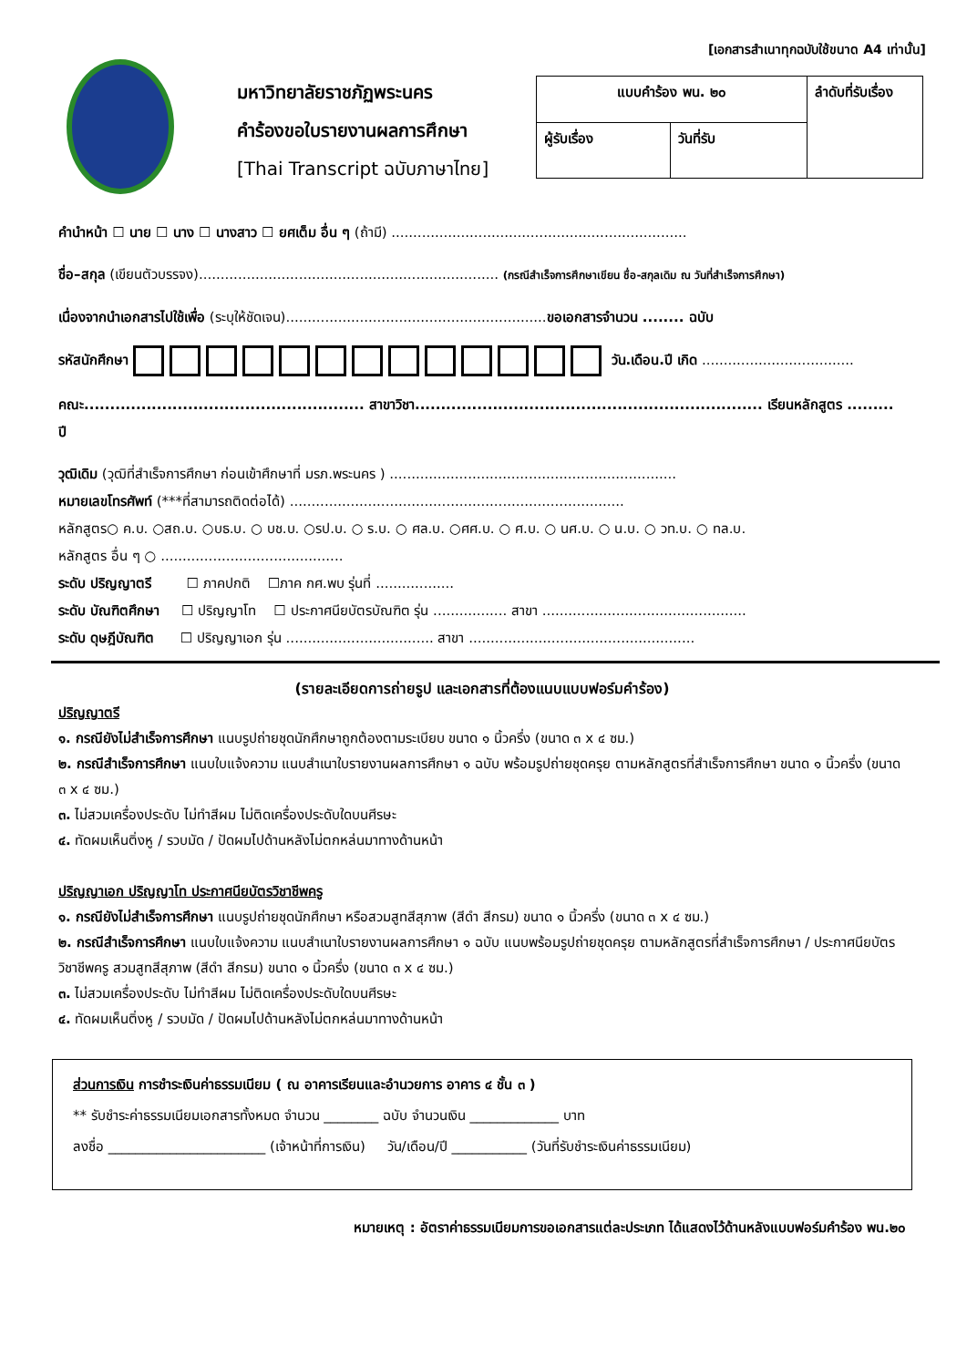[เอกสารสำเนาทุกฉบับใช้ขนาด A4 เท่านั้น]
มหาวิทยาลัยราชภัฏพระนคร
คำร้องขอใบรายงานผลการศึกษา
[Thai Transcript ฉบับภาษาไทย]
| แบบคำร้อง พน. ๒๐ | | ลำดับที่รับเรื่อง |
| ผู้รับเรื่อง | วันที่รับ | |
คำนำหน้า ☐ นาย ☐ นาง ☐ นางสาว ☐ ยศเต็ม อื่น ๆ (ถ้ามี) ....................................................................
ชื่อ–สกุล (เขียนตัวบรรจง)..................................................................... (กรณีสำเร็จการศึกษาเขียน ชื่อ-สกุลเดิม ณ วันที่สำเร็จการศึกษา)
เนื่องจากนำเอกสารไปใช้เพื่อ (ระบุให้ชัดเจน)............................................................ขอเอกสารจำนวน ........ ฉบับ
รหัสนักศึกษา วัน.เดือน.ปี เกิด ...................................
คณะ...................................................... สาขาวิชา................................................................... เรียนหลักสูตร ......... ปี
วุฒิเดิม (วุฒิที่สำเร็จการศึกษา ก่อนเข้าศึกษาที่ มรภ.พระนคร ) ..................................................................
หมายเลขโทรศัพท์ (***ที่สามารถติดต่อได้) .............................................................................
หลักสูตร○ ค.บ. ○สถ.บ. ○บธ.บ. ○ บช.บ. ○รป.บ. ○ ร.บ. ○ ศล.บ. ○ศศ.บ. ○ ศ.บ. ○ นศ.บ. ○ น.บ. ○ วท.บ. ○ ทล.บ.
หลักสูตร อื่น ๆ ○ ..........................................
ระดับ ปริญญาตรี ☐ ภาคปกติ ☐ภาค กศ.พบ รุ่นที่ ..................
ระดับ บัณฑิตศึกษา ☐ ปริญญาโท ☐ ประกาศนียบัตรบัณฑิต รุ่น ................. สาขา ...............................................
ระดับ ดุษฎีบัณฑิต ☐ ปริญญาเอก รุ่น .................................. สาขา ....................................................
(รายละเอียดการถ่ายรูป และเอกสารที่ต้องแนบแบบฟอร์มคำร้อง)
ปริญญาตรี
๑. กรณียังไม่สำเร็จการศึกษา แนบรูปถ่ายชุดนักศึกษาถูกต้องตามระเบียบ ขนาด ๑ นิ้วครึ่ง (ขนาด ๓ x ๔ ซม.)
๒. กรณีสำเร็จการศึกษา แนบใบแจ้งความ แนบสำเนาใบรายงานผลการศึกษา ๑ ฉบับ พร้อมรูปถ่ายชุดครุย ตามหลักสูตรที่สำเร็จการศึกษา ขนาด ๑ นิ้วครึ่ง (ขนาด ๓ x ๔ ซม.)
๓. ไม่สวมเครื่องประดับ ไม่ทำสีผม ไม่ติดเครื่องประดับใดบนศีรษะ
๔. ทัดผมเห็นติ่งหู / รวบมัด / ปัดผมไปด้านหลังไม่ตกหล่นมาทางด้านหน้า
ปริญญาเอก ปริญญาโท ประกาศนียบัตรวิชาชีพครู
๑. กรณียังไม่สำเร็จการศึกษา แนบรูปถ่ายชุดนักศึกษา หรือสวมสูทสีสุภาพ (สีดำ สีกรม) ขนาด ๑ นิ้วครึ่ง (ขนาด ๓ x ๔ ซม.)
๒. กรณีสำเร็จการศึกษา แนบใบแจ้งความ แนบสำเนาใบรายงานผลการศึกษา ๑ ฉบับ แนบพร้อมรูปถ่ายชุดครุย ตามหลักสูตรที่สำเร็จการศึกษา / ประกาศนียบัตรวิชาชีพครู สวมสูทสีสุภาพ (สีดำ สีกรม) ขนาด ๑ นิ้วครึ่ง (ขนาด ๓ x ๔ ซม.)
๓. ไม่สวมเครื่องประดับ ไม่ทำสีผม ไม่ติดเครื่องประดับใดบนศีรษะ
๔. ทัดผมเห็นติ่งหู / รวบมัด / ปัดผมไปด้านหลังไม่ตกหล่นมาทางด้านหน้า
ส่วนการเงิน การชำระเงินค่าธรรมเนียม ( ณ อาคารเรียนและอำนวยการ อาคาร ๔ ชั้น ๓ )
** รับชำระค่าธรรมเนียมเอกสารทั้งหมด จำนวน ________ ฉบับ จำนวนเงิน _____________ บาท
ลงชื่อ _______________________ (เจ้าหน้าที่การเงิน) วัน/เดือน/ปี ___________ (วันที่รับชำระเงินค่าธรรมเนียม)
หมายเหตุ : อัตราค่าธรรมเนียมการขอเอกสารแต่ละประเภท ได้แสดงไว้ด้านหลังแบบฟอร์มคำร้อง พน.๒๐